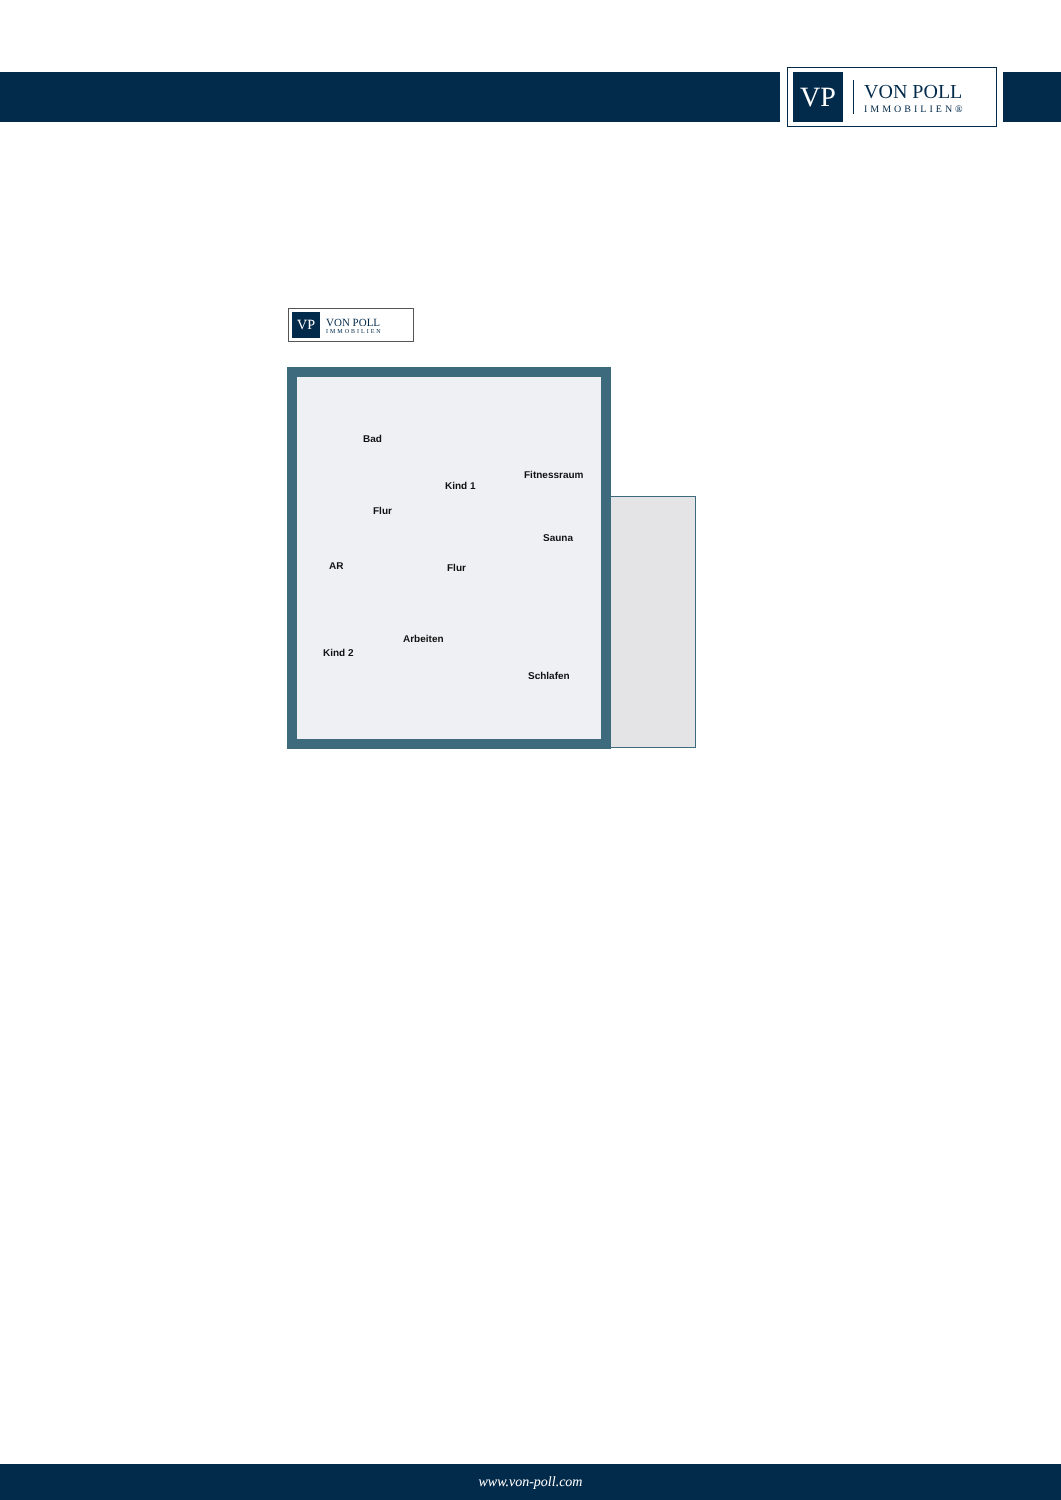VP
VON POLL
IMMOBILIEN®
VP
VON POLL
IMMOBILIEN
Bad
Kind 1
Fitnessraum
Flur
Sauna
AR Flur
Arbeiten
Kind 2
Schlafen
www.von-poll.com